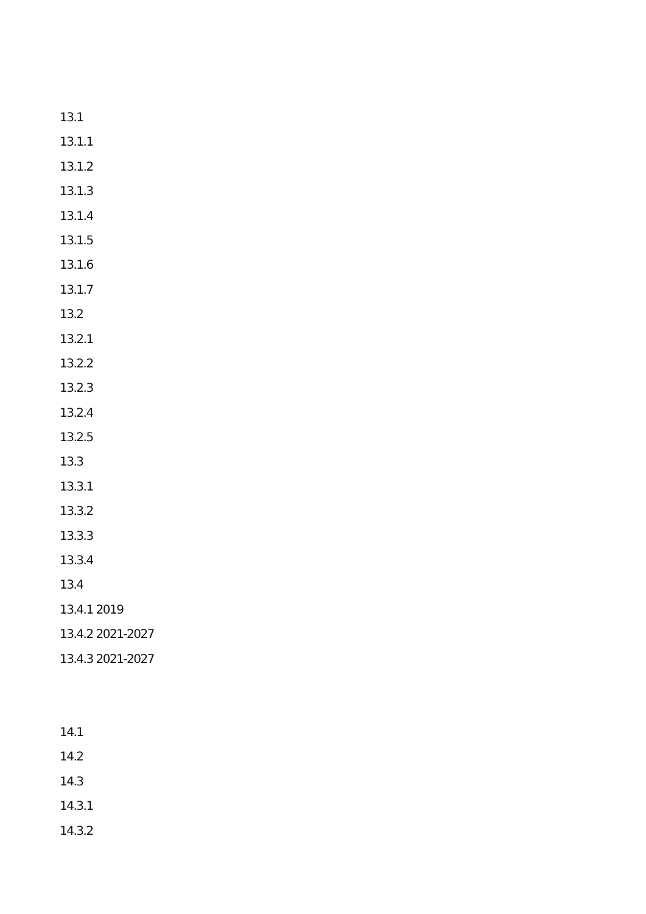13.1
13.1.1
13.1.2
13.1.3
13.1.4
13.1.5
13.1.6
13.1.7
13.2
13.2.1
13.2.2
13.2.3
13.2.4
13.2.5
13.3
13.3.1
13.3.2
13.3.3
13.3.4
13.4
13.4.1 2019
13.4.2 2021-2027
13.4.3 2021-2027
14.1
14.2
14.3
14.3.1
14.3.2